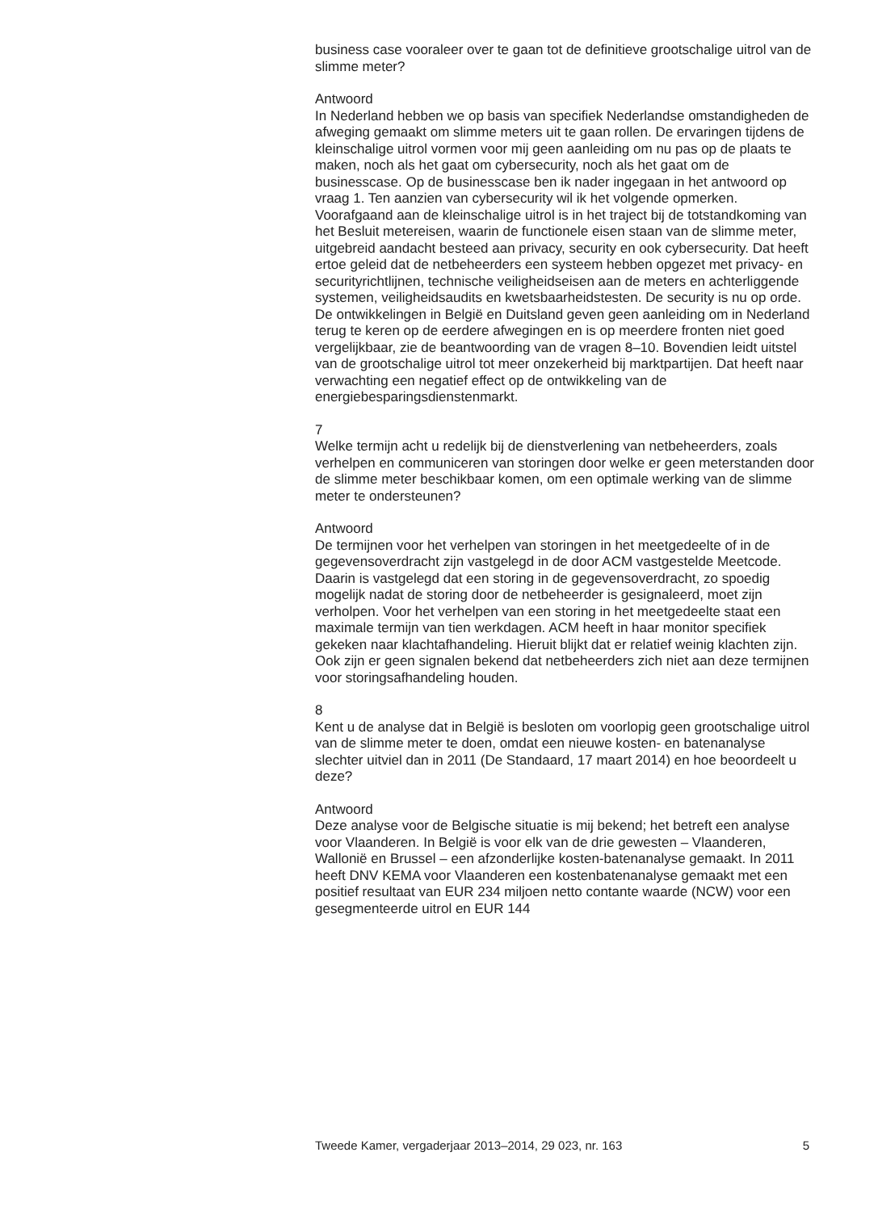business case vooraleer over te gaan tot de definitieve grootschalige uitrol van de slimme meter?
Antwoord
In Nederland hebben we op basis van specifiek Nederlandse omstandig­heden de afweging gemaakt om slimme meters uit te gaan rollen. De ervaringen tijdens de kleinschalige uitrol vormen voor mij geen aanleiding om nu pas op de plaats te maken, noch als het gaat om cybersecurity, noch als het gaat om de businesscase. Op de businesscase ben ik nader ingegaan in het antwoord op vraag 1. Ten aanzien van cybersecurity wil ik het volgende opmerken. Voorafgaand aan de kleinschalige uitrol is in het traject bij de totstandkoming van het Besluit metereisen, waarin de functionele eisen staan van de slimme meter, uitgebreid aandacht besteed aan privacy, security en ook cybersecurity. Dat heeft ertoe geleid dat de netbeheerders een systeem hebben opgezet met privacy- en securityricht­lijnen, technische veiligheidseisen aan de meters en achterliggende systemen, veiligheidsaudits en kwetsbaarheidstesten. De security is nu op orde.
De ontwikkelingen in België en Duitsland geven geen aanleiding om in Nederland terug te keren op de eerdere afwegingen en is op meerdere fronten niet goed vergelijkbaar, zie de beantwoording van de vragen 8–10. Bovendien leidt uitstel van de grootschalige uitrol tot meer onzekerheid bij marktpartijen. Dat heeft naar verwachting een negatief effect op de ontwikkeling van de energiebesparingsdienstenmarkt.
7
Welke termijn acht u redelijk bij de dienstverlening van netbeheerders, zoals verhelpen en communiceren van storingen door welke er geen meterstanden door de slimme meter beschikbaar komen, om een optimale werking van de slimme meter te ondersteunen?
Antwoord
De termijnen voor het verhelpen van storingen in het meetgedeelte of in de gegevensoverdracht zijn vastgelegd in de door ACM vastgestelde Meetcode. Daarin is vastgelegd dat een storing in de gegevensoverdracht, zo spoedig mogelijk nadat de storing door de netbeheerder is gesigna­leerd, moet zijn verholpen. Voor het verhelpen van een storing in het meetgedeelte staat een maximale termijn van tien werkdagen. ACM heeft in haar monitor specifiek gekeken naar klachtafhandeling. Hieruit blijkt dat er relatief weinig klachten zijn. Ook zijn er geen signalen bekend dat netbeheerders zich niet aan deze termijnen voor storingsafhandeling houden.
8
Kent u de analyse dat in België is besloten om voorlopig geen groot­schalige uitrol van de slimme meter te doen, omdat een nieuwe kosten- en batenanalyse slechter uitviel dan in 2011 (De Standaard, 17 maart 2014) en hoe beoordeelt u deze?
Antwoord
Deze analyse voor de Belgische situatie is mij bekend; het betreft een analyse voor Vlaanderen. In België is voor elk van de drie gewesten – Vlaanderen, Wallonië en Brussel – een afzonderlijke kosten-batenanalyse gemaakt. In 2011 heeft DNV KEMA voor Vlaanderen een kosten­batenanalyse gemaakt met een positief resultaat van EUR 234 miljoen netto contante waarde (NCW) voor een gesegmenteerde uitrol en EUR 144
Tweede Kamer, vergaderjaar 2013–2014, 29 023, nr. 163 5